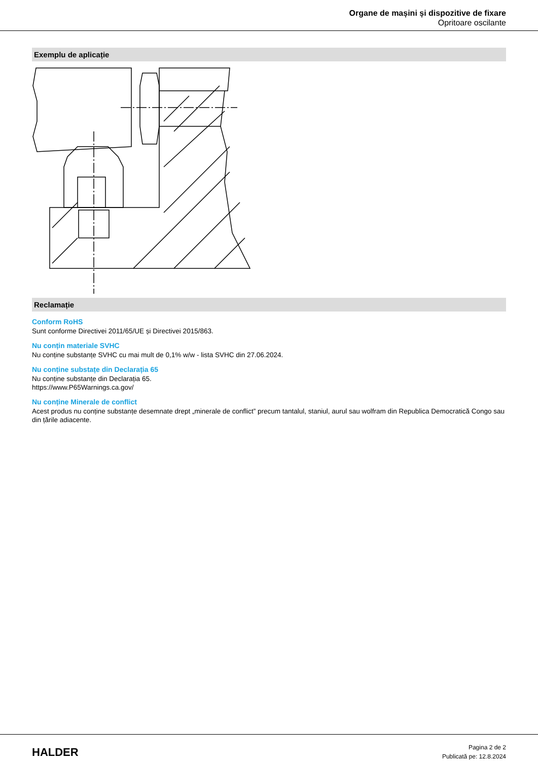Organe de mașini și dispozitive de fixare
Opritoare oscilante
Exemplu de aplicație
Reclamație
Conform RoHS
Sunt conforme Directivei 2011/65/UE și Directivei 2015/863.
Nu conțin materiale SVHC
Nu conține substanțe SVHC cu mai mult de 0,1% w/w - lista SVHC din 27.06.2024.
Nu conține substațe din Declarația 65
Nu conține substanțe din Declarația 65.
https://www.P65Warnings.ca.gov/
Nu conține Minerale de conflict
Acest produs nu conține substanțe desemnate drept „minerale de conflict” precum tantalul, staniul, aurul sau wolfram din Republica Democratică Congo sau din țările adiacente.
HALDER
Pagina 2 de 2
Publicată pe: 12.8.2024